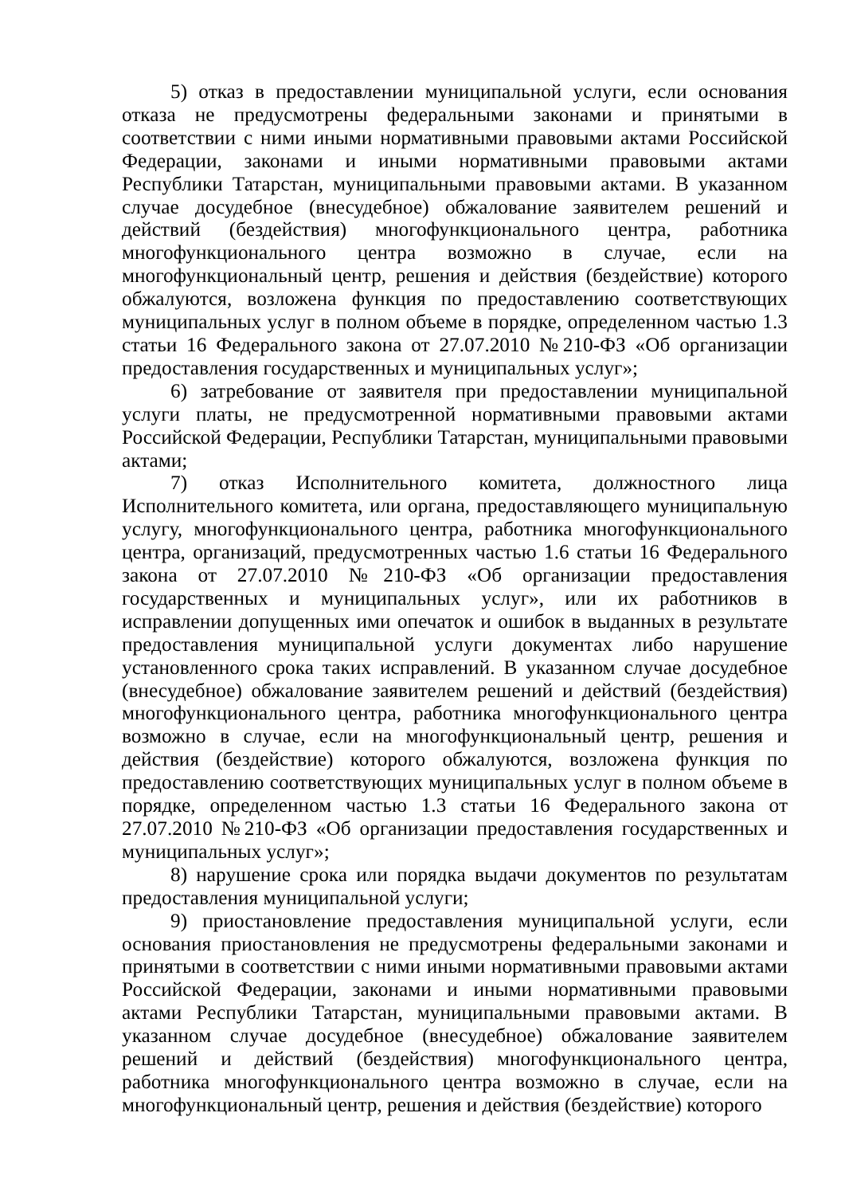5) отказ в предоставлении муниципальной услуги, если основания отказа не предусмотрены федеральными законами и принятыми в соответствии с ними иными нормативными правовыми актами Российской Федерации, законами и иными нормативными правовыми актами Республики Татарстан, муниципальными правовыми актами. В указанном случае досудебное (внесудебное) обжалование заявителем решений и действий (бездействия) многофункционального центра, работника многофункционального центра возможно в случае, если на многофункциональный центр, решения и действия (бездействие) которого обжалуются, возложена функция по предоставлению соответствующих муниципальных услуг в полном объеме в порядке, определенном частью 1.3 статьи 16 Федерального закона от 27.07.2010 №210-ФЗ «Об организации предоставления государственных и муниципальных услуг»;
6) затребование от заявителя при предоставлении муниципальной услуги платы, не предусмотренной нормативными правовыми актами Российской Федерации, Республики Татарстан, муниципальными правовыми актами;
7) отказ Исполнительного комитета, должностного лица Исполнительного комитета, или органа, предоставляющего муниципальную услугу, многофункционального центра, работника многофункционального центра, организаций, предусмотренных частью 1.6 статьи 16 Федерального закона от 27.07.2010 №210-ФЗ «Об организации предоставления государственных и муниципальных услуг», или их работников в исправлении допущенных ими опечаток и ошибок в выданных в результате предоставления муниципальной услуги документах либо нарушение установленного срока таких исправлений. В указанном случае досудебное (внесудебное) обжалование заявителем решений и действий (бездействия) многофункционального центра, работника многофункционального центра возможно в случае, если на многофункциональный центр, решения и действия (бездействие) которого обжалуются, возложена функция по предоставлению соответствующих муниципальных услуг в полном объеме в порядке, определенном частью 1.3 статьи 16 Федерального закона от 27.07.2010 №210-ФЗ «Об организации предоставления государственных и муниципальных услуг»;
8) нарушение срока или порядка выдачи документов по результатам предоставления муниципальной услуги;
9) приостановление предоставления муниципальной услуги, если основания приостановления не предусмотрены федеральными законами и принятыми в соответствии с ними иными нормативными правовыми актами Российской Федерации, законами и иными нормативными правовыми актами Республики Татарстан, муниципальными правовыми актами. В указанном случае досудебное (внесудебное) обжалование заявителем решений и действий (бездействия) многофункционального центра, работника многофункционального центра возможно в случае, если на многофункциональный центр, решения и действия (бездействие) которого